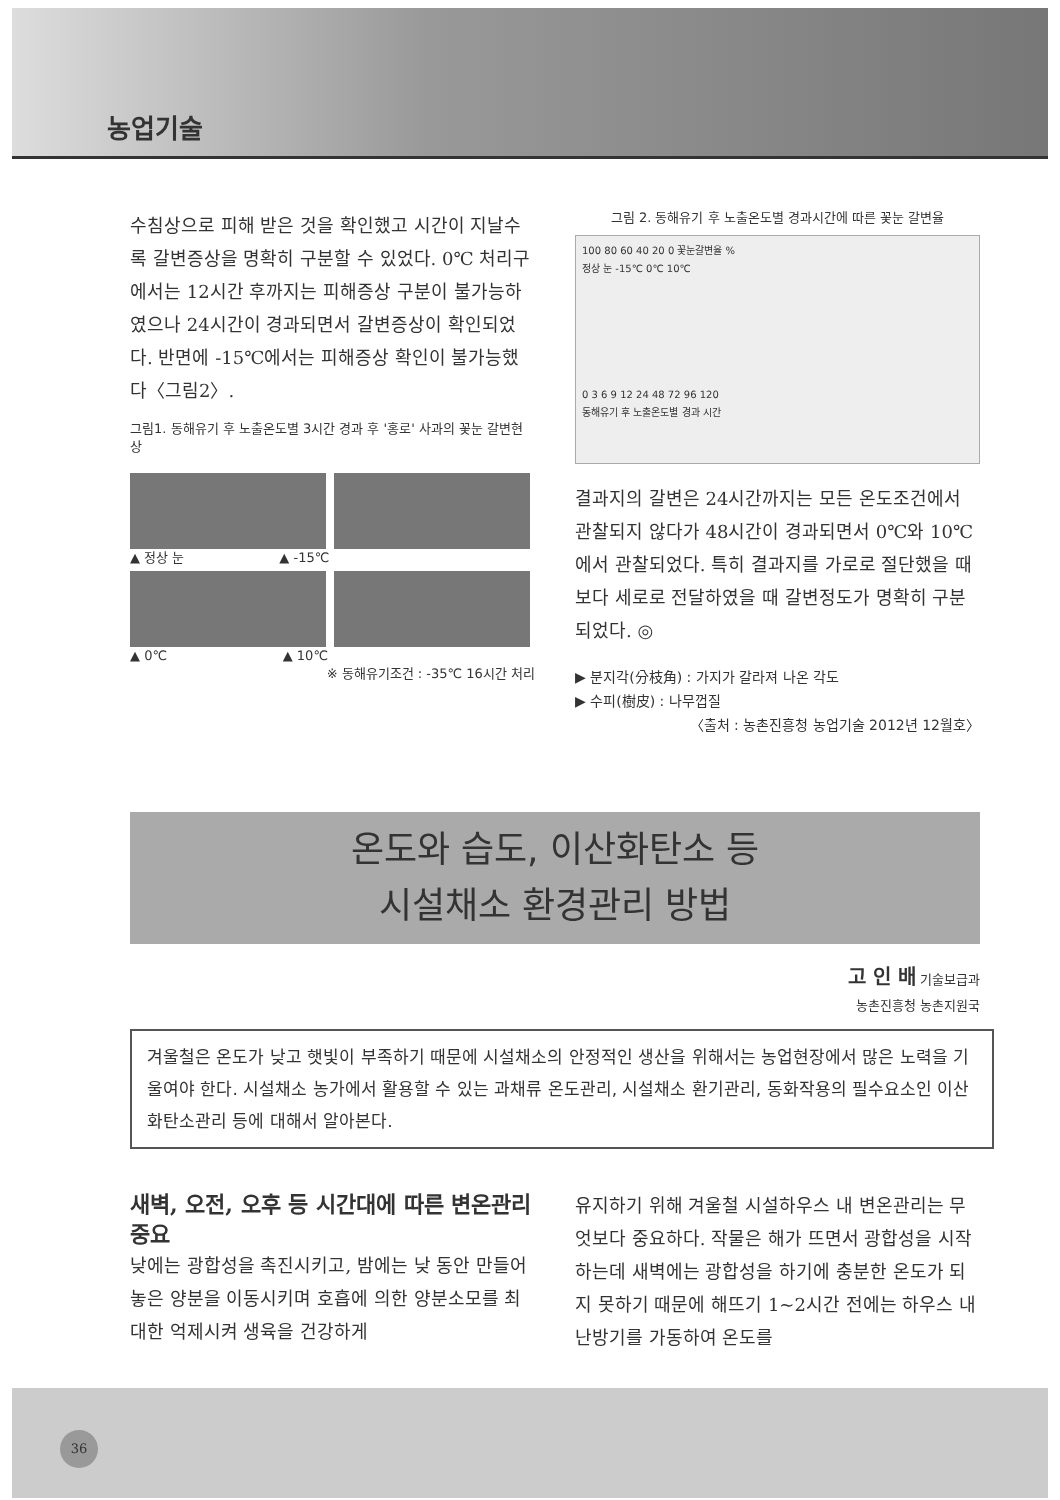농업기술
수침상으로 피해 받은 것을 확인했고 시간이 지날수록 갈변증상을 명확히 구분할 수 있었다. 0℃ 처리구에서는 12시간 후까지는 피해증상 구분이 불가능하였으나 24시간이 경과되면서 갈변증상이 확인되었다. 반면에 -15℃에서는 피해증상 확인이 불가능했다〈그림2〉.
그림1. 동해유기 후 노출온도별 3시간 경과 후 '홍로' 사과의 꽃눈 갈변현상
▲ 정상 눈 ▲ -15℃
▲ 0℃ ▲ 10℃
※ 동해유기조건 : -35℃ 16시간 처리
그림 2. 동해유기 후 노출온도별 경과시간에 따른 꽃눈 갈변율
100 80 60 40 20 0 꽃눈갈변율 %
정상 눈 -15℃ 0℃ 10℃
0 3 6 9 12 24 48 72 96 120
동해유기 후 노출온도별 경과 시간
결과지의 갈변은 24시간까지는 모든 온도조건에서 관찰되지 않다가 48시간이 경과되면서 0℃와 10℃에서 관찰되었다. 특히 결과지를 가로로 절단했을 때보다 세로로 전달하였을 때 갈변정도가 명확히 구분되었다. ◎
▶ 분지각(分枝角) : 가지가 갈라져 나온 각도
▶ 수피(樹皮) : 나무껍질
〈출처 : 농촌진흥청 농업기술 2012년 12월호〉
온도와 습도, 이산화탄소 등
시설채소 환경관리 방법
고 인 배 기술보급과
농촌진흥청 농촌지원국
겨울철은 온도가 낮고 햇빛이 부족하기 때문에 시설채소의 안정적인 생산을 위해서는 농업현장에서 많은 노력을 기울여야 한다. 시설채소 농가에서 활용할 수 있는 과채류 온도관리, 시설채소 환기관리, 동화작용의 필수요소인 이산화탄소관리 등에 대해서 알아본다.
새벽, 오전, 오후 등 시간대에 따른 변온관리 중요
낮에는 광합성을 촉진시키고, 밤에는 낮 동안 만들어 놓은 양분을 이동시키며 호흡에 의한 양분소모를 최대한 억제시켜 생육을 건강하게
유지하기 위해 겨울철 시설하우스 내 변온관리는 무엇보다 중요하다. 작물은 해가 뜨면서 광합성을 시작하는데 새벽에는 광합성을 하기에 충분한 온도가 되지 못하기 때문에 해뜨기 1~2시간 전에는 하우스 내 난방기를 가동하여 온도를
36